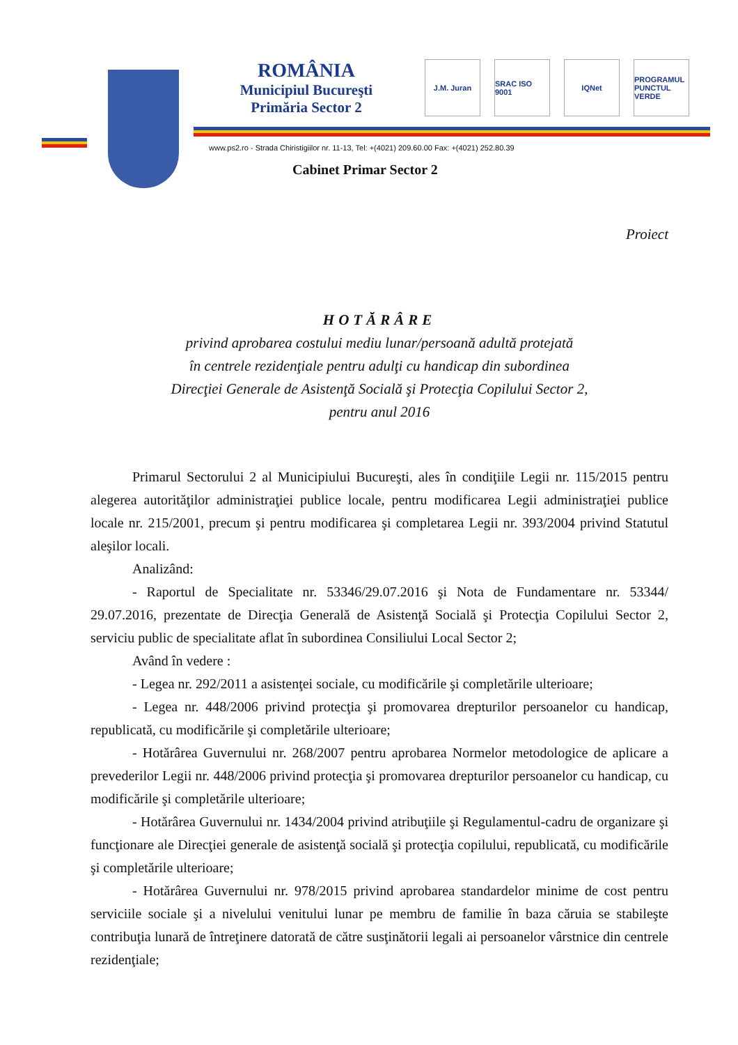ROMÂNIA
Municipiul Bucureşti
Primăria Sector 2
J.M. Juran SRAC ISO 9001
IQNet PROGRAMUL PUNCTUL VERDE
www.ps2.ro - Strada Chiristigiilor nr. 11-13, Tel: +(4021) 209.60.00 Fax: +(4021) 252.80.39
Cabinet Primar Sector 2
Proiect
HOTĂRÂRE
privind aprobarea costului mediu lunar/persoană adultă protejată
în centrele rezidenţiale pentru adulţi cu handicap din subordinea
Direcţiei Generale de Asistenţă Socială şi Protecţia Copilului Sector 2,
pentru anul 2016
Primarul Sectorului 2 al Municipiului Bucureşti, ales în condiţiile Legii nr. 115/2015 pentru alegerea autorităţilor administraţiei publice locale, pentru modificarea Legii administraţiei publice locale nr. 215/2001, precum şi pentru modificarea şi completarea Legii nr. 393/2004 privind Statutul aleşilor locali.
Analizând:
- Raportul de Specialitate nr. 53346/29.07.2016 şi Nota de Fundamentare nr. 53344/ 29.07.2016, prezentate de Direcţia Generală de Asistenţă Socială şi Protecţia Copilului Sector 2, serviciu public de specialitate aflat în subordinea Consiliului Local Sector 2;
Având în vedere :
- Legea nr. 292/2011 a asistenţei sociale, cu modificările şi completările ulterioare;
- Legea nr. 448/2006 privind protecţia şi promovarea drepturilor persoanelor cu handicap, republicată, cu modificările şi completările ulterioare;
- Hotărârea Guvernului nr. 268/2007 pentru aprobarea Normelor metodologice de aplicare a prevederilor Legii nr. 448/2006 privind protecţia şi promovarea drepturilor persoanelor cu handicap, cu modificările şi completările ulterioare;
- Hotărârea Guvernului nr. 1434/2004 privind atribuţiile şi Regulamentul-cadru de organizare şi funcţionare ale Direcţiei generale de asistenţă socială şi protecţia copilului, republicată, cu modificările şi completările ulterioare;
- Hotărârea Guvernului nr. 978/2015 privind aprobarea standardelor minime de cost pentru serviciile sociale şi a nivelului venitului lunar pe membru de familie în baza căruia se stabileşte contribuţia lunară de întreţinere datorată de către susţinătorii legali ai persoanelor vârstnice din centrele rezidenţiale;